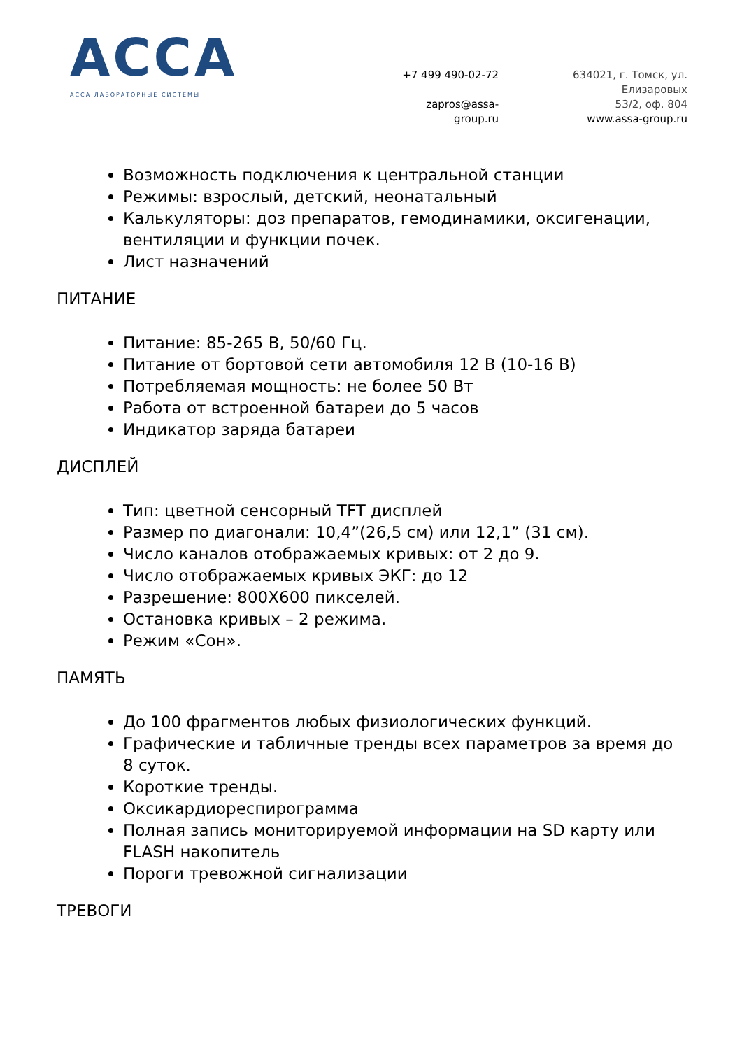АССА
АССА ЛАБОРАТОРНЫЕ СИСТЕМЫ
+7 499 490-02-72
zapros@assa-group.ru
634021, г. Томск, ул. Елизаровых
53/2, оф. 804
www.assa-group.ru
Возможность подключения к центральной станции
Режимы: взрослый, детский, неонатальный
Калькуляторы: доз препаратов, гемодинамики, оксигенации, вентиляции и функции почек.
Лист назначений
ПИТАНИЕ
Питание: 85-265 В, 50/60 Гц.
Питание от бортовой сети автомобиля 12 В (10-16 В)
Потребляемая мощность: не более 50 Вт
Работа от встроенной батареи до 5 часов
Индикатор заряда батареи
ДИСПЛЕЙ
Тип: цветной сенсорный TFT дисплей
Размер по диагонали: 10,4”(26,5 см) или 12,1” (31 см).
Число каналов отображаемых кривых: от 2 до 9.
Число отображаемых кривых ЭКГ: до 12
Разрешение: 800Х600 пикселей.
Остановка кривых – 2 режима.
Режим «Сон».
ПАМЯТЬ
До 100 фрагментов любых физиологических функций.
Графические и табличные тренды всех параметров за время до 8 суток.
Короткие тренды.
Оксикардиореспирограмма
Полная запись мониторируемой информации на SD карту или FLASH накопитель
Пороги тревожной сигнализации
ТРЕВОГИ